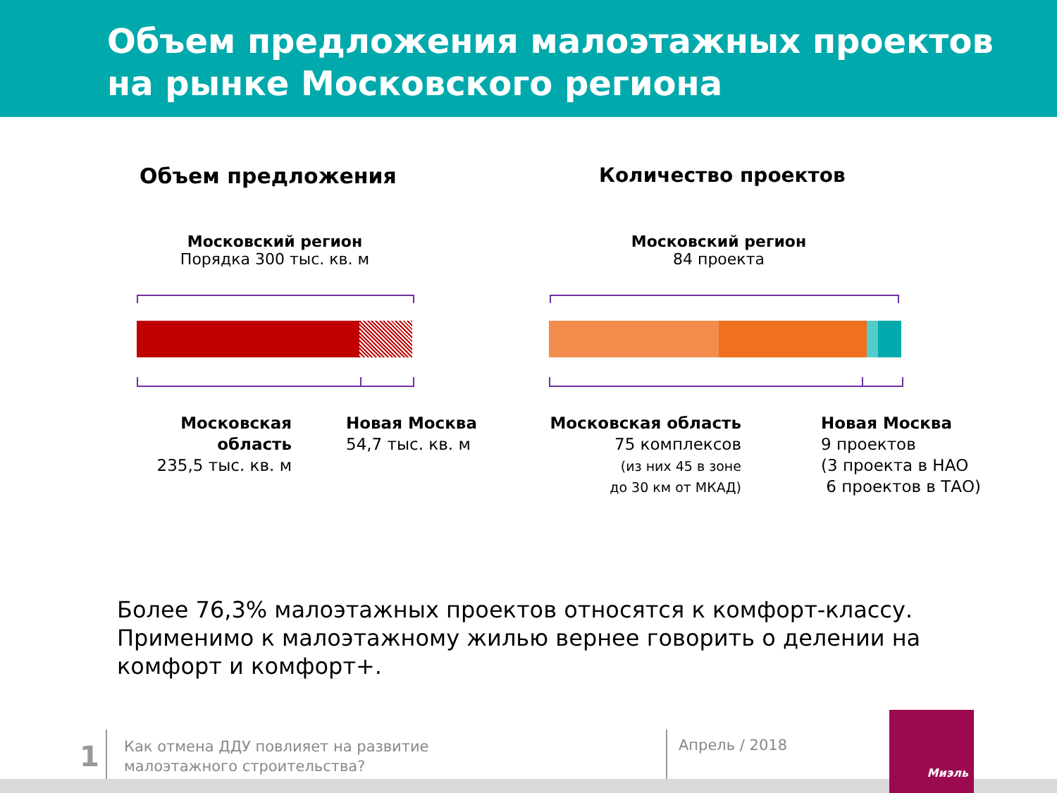Объем предложения малоэтажных проектов
на рынке Московского региона
Объем предложения Количество проектов
Московский регион
Порядка 300 тыс. кв. м
Московский регион
84 проекта
Московская область
235,5 тыс. кв. м
Новая Москва
54,7 тыс. кв. м
Московская область
75 комплексов
(из них 45 в зоне
до 30 км от МКАД)
Новая Москва
9 проектов
(3 проекта в НАО
6 проектов в ТАО)
Более 76,3% малоэтажных проектов относятся к комфорт-классу. Применимо к малоэтажному жилью вернее говорить о делении на комфорт и комфорт+.
1
Как отмена ДДУ повлияет на развитие
малоэтажного строительства?
Апрель / 2018
Миэль